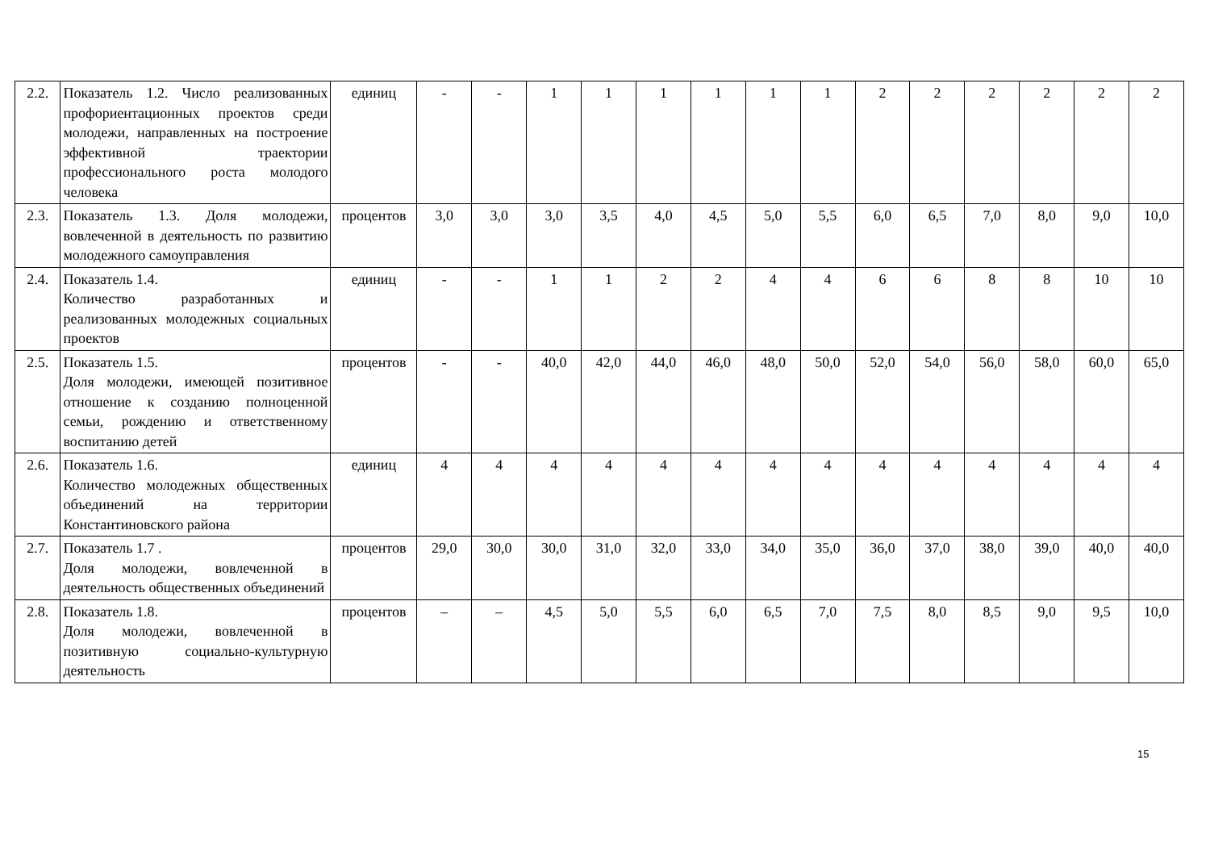| 2.2. | Показатель 1.2. Число реализованных профориентационных проектов среди молодежи, направленных на построение эффективной траектории профессионального роста молодого человека | единиц | - | - | 1 | 1 | 1 | 1 | 1 | 1 | 2 | 2 | 2 | 2 | 2 | 2 |
| 2.3. | Показатель 1.3. Доля молодежи, вовлеченной в деятельность по развитию молодежного самоуправления | процентов | 3,0 | 3,0 | 3,0 | 3,5 | 4,0 | 4,5 | 5,0 | 5,5 | 6,0 | 6,5 | 7,0 | 8,0 | 9,0 | 10,0 |
| 2.4. | Показатель 1.4. Количество разработанных и реализованных молодежных социальных проектов | единиц | - | - | 1 | 1 | 2 | 2 | 4 | 4 | 6 | 6 | 8 | 8 | 10 | 10 |
| 2.5. | Показатель 1.5. Доля молодежи, имеющей позитивное отношение к созданию полноценной семьи, рождению и ответственному воспитанию детей | процентов | - | - | 40,0 | 42,0 | 44,0 | 46,0 | 48,0 | 50,0 | 52,0 | 54,0 | 56,0 | 58,0 | 60,0 | 65,0 |
| 2.6. | Показатель 1.6. Количество молодежных общественных объединений на территории Константиновского района | единиц | 4 | 4 | 4 | 4 | 4 | 4 | 4 | 4 | 4 | 4 | 4 | 4 | 4 | 4 |
| 2.7. | Показатель 1.7 . Доля молодежи, вовлеченной в деятельность общественных объединений | процентов | 29,0 | 30,0 | 30,0 | 31,0 | 32,0 | 33,0 | 34,0 | 35,0 | 36,0 | 37,0 | 38,0 | 39,0 | 40,0 | 40,0 |
| 2.8. | Показатель 1.8. Доля молодежи, вовлеченной в позитивную социально-культурную деятельность | процентов | – | – | 4,5 | 5,0 | 5,5 | 6,0 | 6,5 | 7,0 | 7,5 | 8,0 | 8,5 | 9,0 | 9,5 | 10,0 |
15